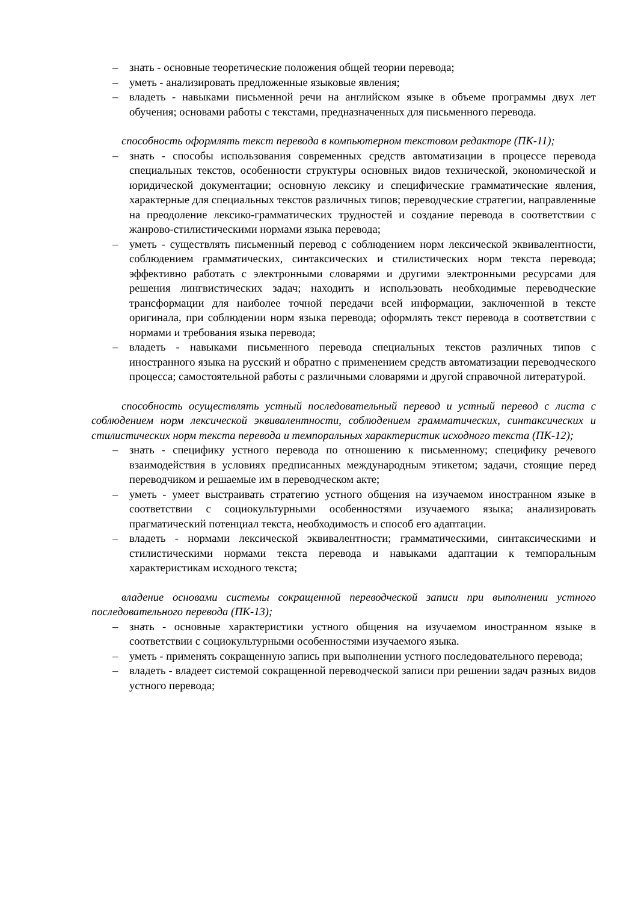– знать - основные теоретические положения общей теории перевода;
– уметь - анализировать предложенные языковые явления;
– владеть - навыками письменной речи на английском языке в объеме программы двух лет обучения; основами работы с текстами, предназначенных для письменного перевода.
способность оформлять текст перевода в компьютерном текстовом редакторе (ПК-11);
– знать - способы использования современных средств автоматизации в процессе перевода специальных текстов, особенности структуры основных видов технической, экономической и юридической документации; основную лексику и специфические грамматические явления, характерные для специальных текстов различных типов; переводческие стратегии, направленные на преодоление лексико-грамматических трудностей и создание перевода в соответствии с жанрово-стилистическими нормами языка перевода;
– уметь - существлять письменный перевод с соблюдением норм лексической эквивалентности, соблюдением грамматических, синтаксических и стилистических норм текста перевода; эффективно работать с электронными словарями и другими электронными ресурсами для решения лингвистических задач; находить и использовать необходимые переводческие трансформации для наиболее точной передачи всей информации, заключенной в тексте оригинала, при соблюдении норм языка перевода; оформлять текст перевода в соответствии с нормами и требования языка перевода;
– владеть - навыками письменного перевода специальных текстов различных типов с иностранного языка на русский и обратно с применением средств автоматизации переводческого процесса; самостоятельной работы с различными словарями и другой справочной литературой.
способность осуществлять устный последовательный перевод и устный перевод с листа с соблюдением норм лексической эквивалентности, соблюдением грамматических, синтаксических и стилистических норм текста перевода и темпоральных характеристик исходного текста (ПК-12);
– знать - специфику устного перевода по отношению к письменному; специфику речевого взаимодействия в условиях предписанных международным этикетом; задачи, стоящие перед переводчиком и решаемые им в переводческом акте;
– уметь - умеет выстраивать стратегию устного общения на изучаемом иностранном языке в соответствии с социокультурными особенностями изучаемого языка; анализировать прагматический потенциал текста, необходимость и способ его адаптации.
– владеть - нормами лексической эквивалентности; грамматическими, синтаксическими и стилистическими нормами текста перевода и навыками адаптации к темпоральным характеристикам исходного текста;
владение основами системы сокращенной переводческой записи при выполнении устного последовательного перевода (ПК-13);
– знать - основные характеристики устного общения на изучаемом иностранном языке в соответствии с социокультурными особенностями изучаемого языка.
– уметь - применять сокращенную запись при выполнении устного последовательного перевода;
– владеть - владеет системой сокращенной переводческой записи при решении задач разных видов устного перевода;